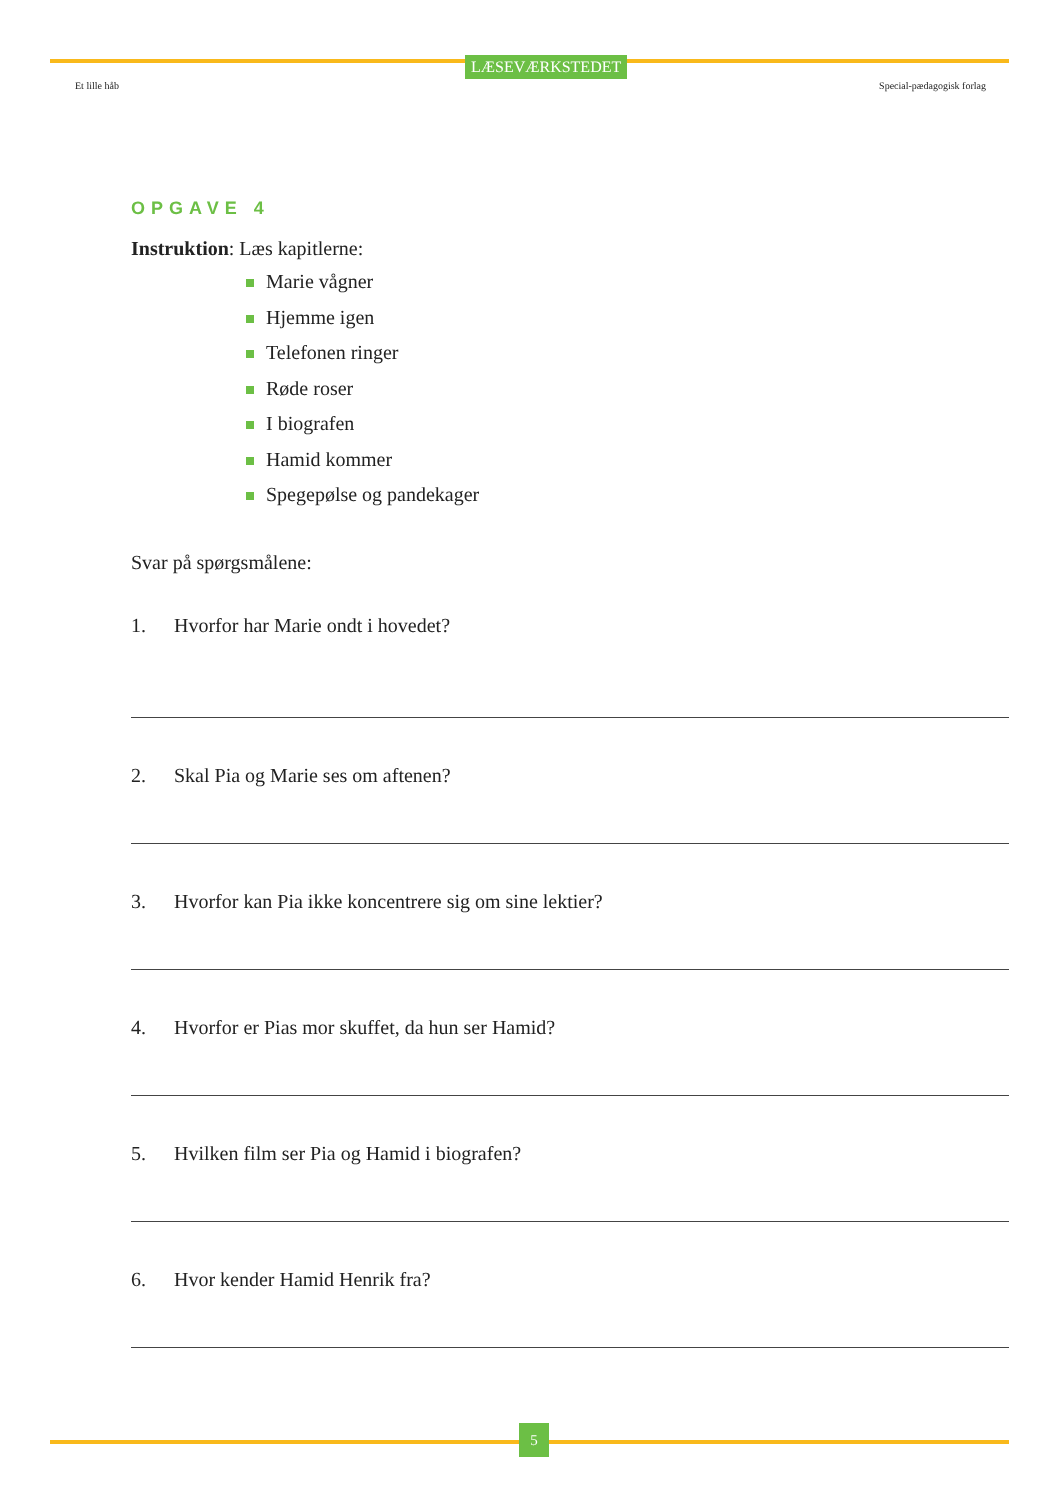LÆSEVÆRKSTEDET
Et lille håb Special-pædagogisk forlag
OPGAVE 4
Instruktion: Læs kapitlerne:
Marie vågner
Hjemme igen
Telefonen ringer
Røde roser
I biografen
Hamid kommer
Spegepølse og pandekager
Svar på spørgsmålene:
1. Hvorfor har Marie ondt i hovedet?
2. Skal Pia og Marie ses om aftenen?
3. Hvorfor kan Pia ikke koncentrere sig om sine lektier?
4. Hvorfor er Pias mor skuffet, da hun ser Hamid?
5. Hvilken film ser Pia og Hamid i biografen?
6. Hvor kender Hamid Henrik fra?
5